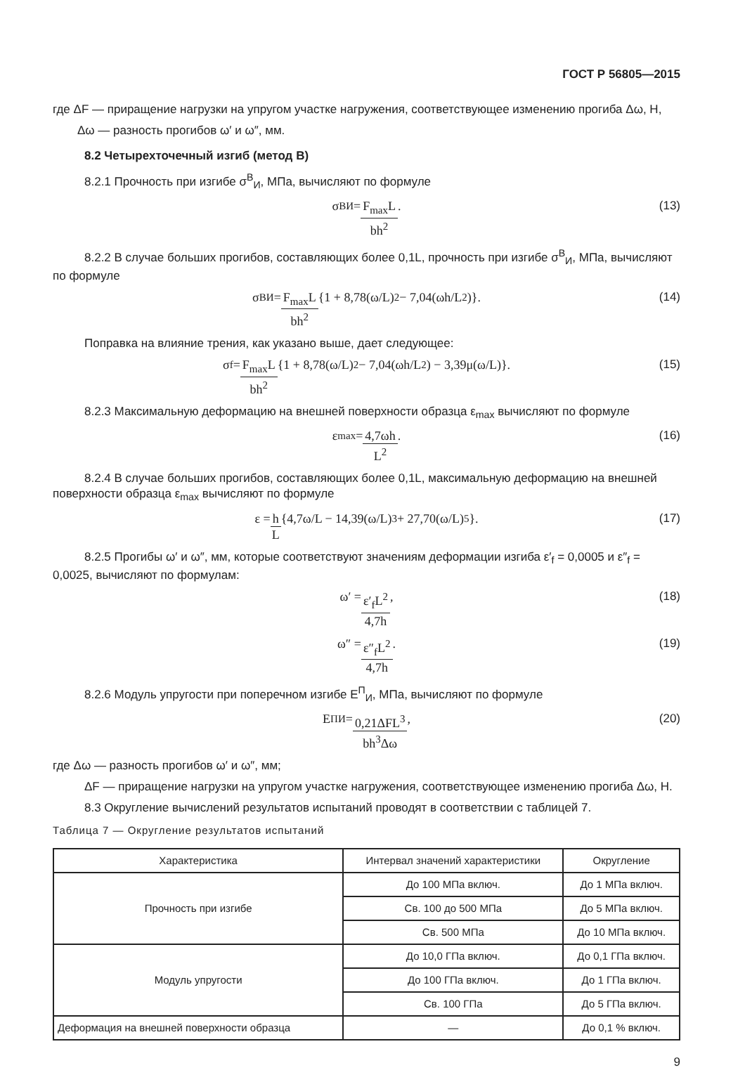ГОСТ Р 56805—2015
где ΔF — приращение нагрузки на упругом участке нагружения, соответствующее изменению прогиба Δω, Н,
Δω — разность прогибов ω′ и ω″, мм.
8.2 Четырехточечный изгиб (метод В)
8.2.1 Прочность при изгибе σ<sup>В</sup><sub>И</sub>, МПа, вычисляют по формуле
σ<sup>В</sup><sub>И</sub> = F<sub>max</sub>L bh<sup>2</sup>. (13)
8.2.2 В случае больших прогибов, составляющих более 0,1L, прочность при изгибе σ<sup>В</sup><sub>И</sub>, МПа, вычисляют по формуле
σ<sup>В</sup><sub>И</sub> = F<sub>max</sub>L bh<sup>2</sup> {1 + 8,78(ω/L)<sup>2</sup> − 7,04(ωh/L<sup>2</sup>)}. (14)
Поправка на влияние трения, как указано выше, дает следующее:
σ<sub>f</sub> = F<sub>max</sub>L bh<sup>2</sup> {1 + 8,78(ω/L)<sup>2</sup> − 7,04(ωh/L<sup>2</sup>) − 3,39μ(ω/L)}. (15)
8.2.3 Максимальную деформацию на внешней поверхности образца ε<sub>max</sub> вычисляют по формуле
ε<sub>max</sub> = 4,7ωh L<sup>2</sup>. (16)
8.2.4 В случае больших прогибов, составляющих более 0,1L, максимальную деформацию на внешней поверхности образца ε<sub>max</sub> вычисляют по формуле
ε = h L {4,7ω/L − 14,39(ω/L)<sup>3</sup> + 27,70(ω/L)<sup>5</sup>}. (17)
8.2.5 Прогибы ω′ и ω″, мм, которые соответствуют значениям деформации изгиба ε′<sub>f</sub> = 0,0005 и ε″<sub>f</sub> = 0,0025, вычисляют по формулам:
ω′ = ε′<sub>f</sub>L<sup>2</sup> 4,7h, (18)
ω″ = ε″<sub>f</sub>L<sup>2</sup> 4,7h. (19)
8.2.6 Модуль упругости при поперечном изгибе E<sup>П</sup><sub>И</sub>, МПа, вычисляют по формуле
E<sup>П</sup><sub>И</sub> = 0,21ΔFL<sup>3</sup> bh<sup>3</sup>Δω, (20)
где Δω — разность прогибов ω′ и ω″, мм;
ΔF — приращение нагрузки на упругом участке нагружения, соответствующее изменению прогиба Δω, Н.
8.3 Округление вычислений результатов испытаний проводят в соответствии с таблицей 7.
Таблица 7 — Округление результатов испытаний
| Характеристика | Интервал значений характеристики | Округление |
| --- | --- | --- |
| Прочность при изгибе | До 100 МПа включ. | До 1 МПа включ. |
| | Св. 100 до 500 МПа | До 5 МПа включ. |
| | Св. 500 МПа | До 10 МПа включ. |
| Модуль упругости | До 10,0 ГПа включ. | До 0,1 ГПа включ. |
| | До 100 ГПа включ. | До 1 ГПа включ. |
| | Св. 100 ГПа | До 5 ГПа включ. |
| Деформация на внешней поверхности образца | — | До 0,1 % включ. |
9